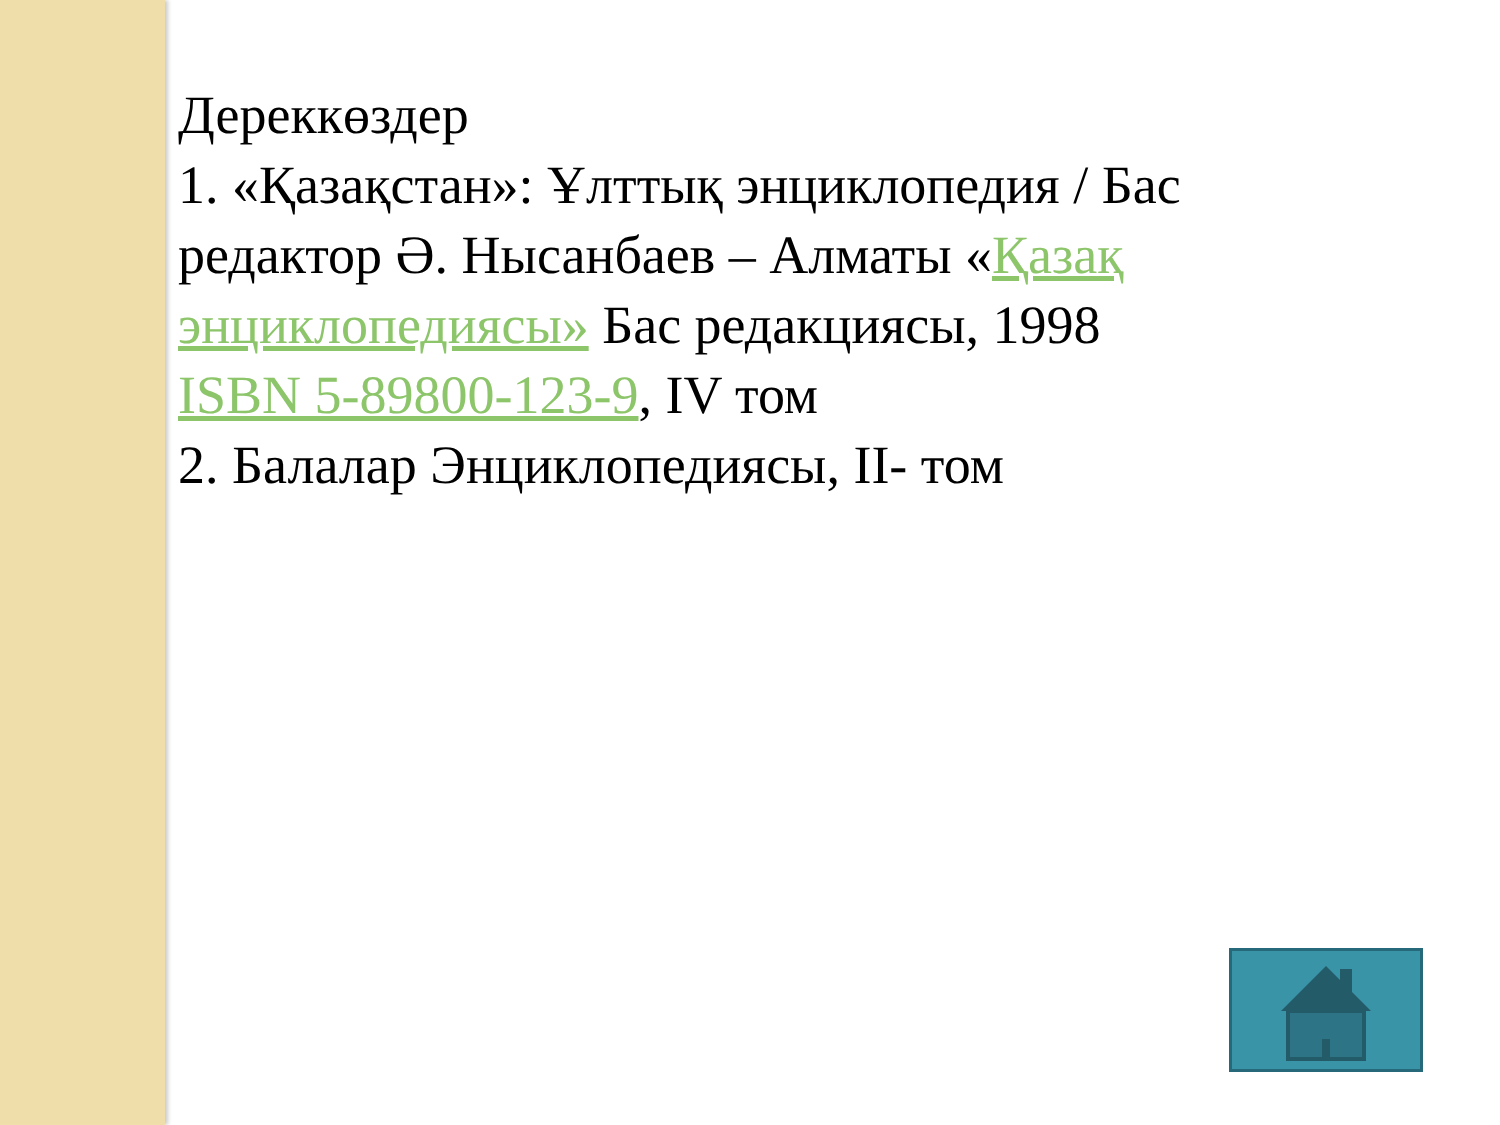Дереккөздер
1. «Қазақстан»: Ұлттық энциклопедия / Бас редактор Ә. Нысанбаев – Алматы «Қазақ энциклопедиясы» Бас редакциясы, 1998 ISBN 5-89800-123-9, IV том
2. Балалар Энциклопедиясы, II- том